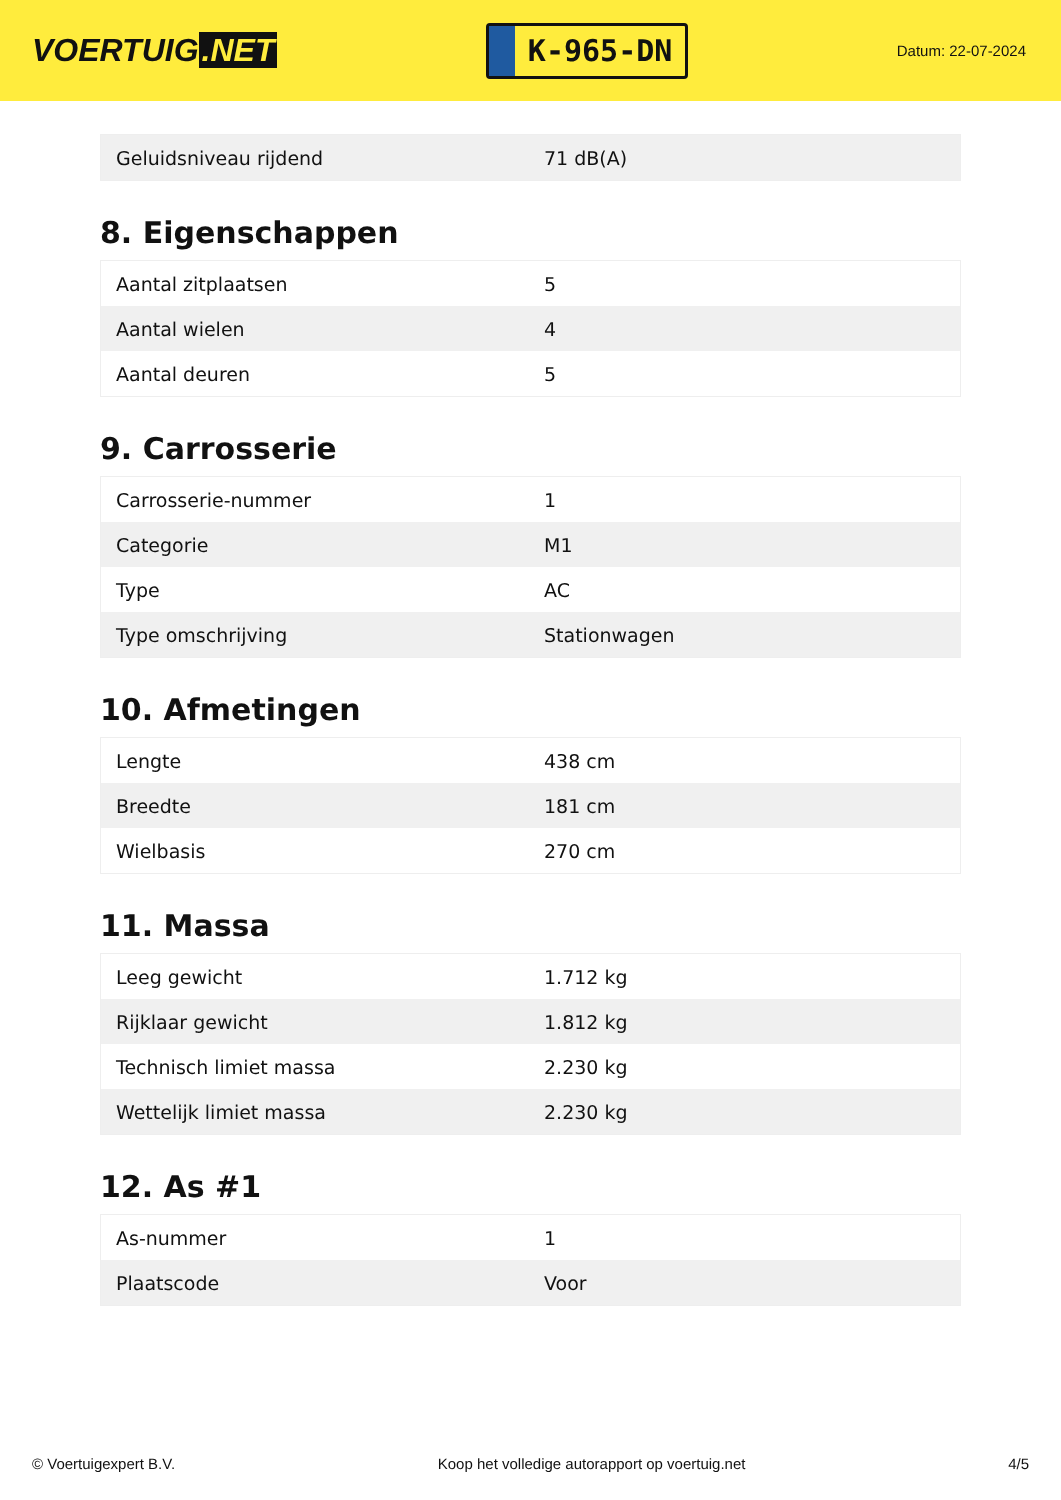VOERTUIG.NET
K-965-DN
Datum: 22-07-2024
| Geluidsniveau rijdend | 71 dB(A) |
8. Eigenschappen
| Aantal zitplaatsen | 5 |
| Aantal wielen | 4 |
| Aantal deuren | 5 |
9. Carrosserie
| Carrosserie-nummer | 1 |
| Categorie | M1 |
| Type | AC |
| Type omschrijving | Stationwagen |
10. Afmetingen
| Lengte | 438 cm |
| Breedte | 181 cm |
| Wielbasis | 270 cm |
11. Massa
| Leeg gewicht | 1.712 kg |
| Rijklaar gewicht | 1.812 kg |
| Technisch limiet massa | 2.230 kg |
| Wettelijk limiet massa | 2.230 kg |
12. As #1
| As-nummer | 1 |
| Plaatscode | Voor |
© Voertuigexpert B.V. Koop het volledige autorapport op voertuig.net 4/5